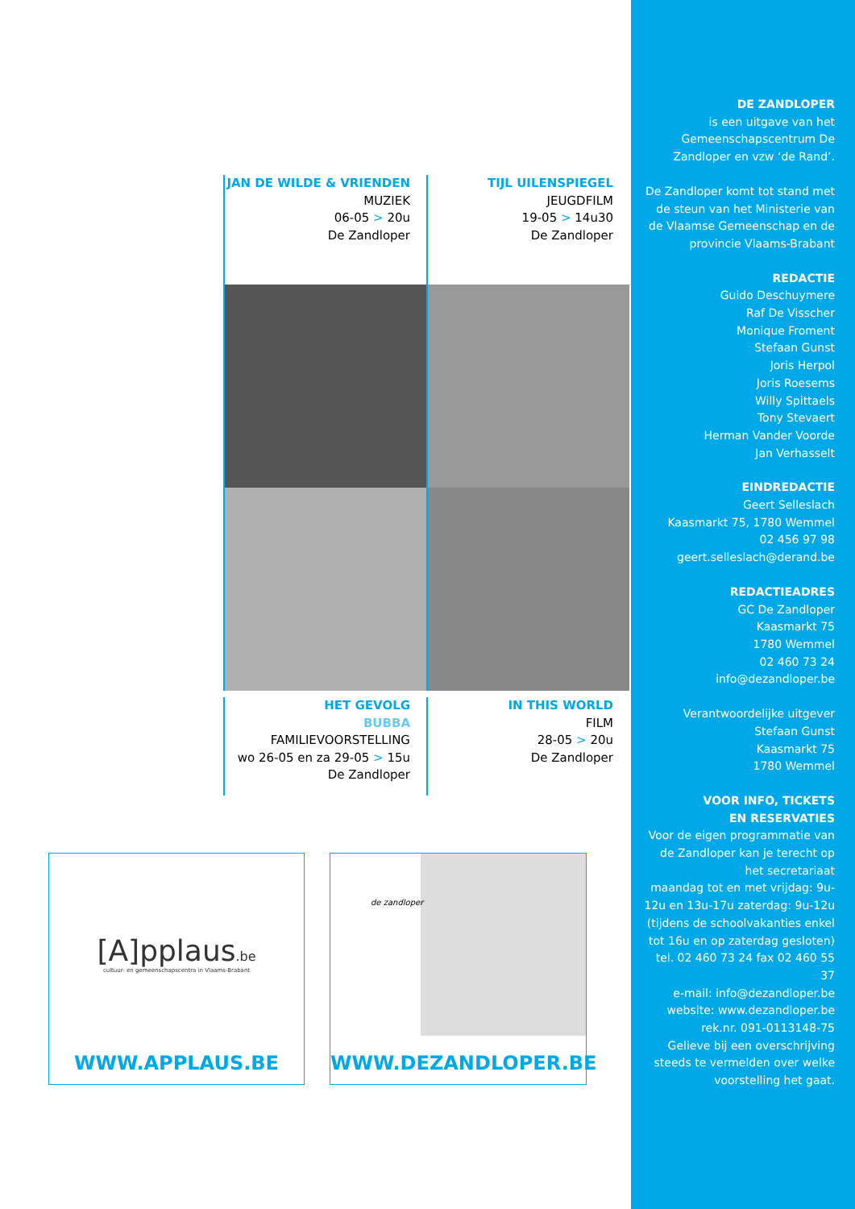JAN DE WILDE & VRIENDEN
MUZIEK
06-05 > 20u
De Zandloper
TIJL UILENSPIEGEL
JEUGDFILM
19-05 > 14u30
De Zandloper
HET GEVOLG
BUBBA
FAMILIEVOORSTELLING
wo 26-05 en za 29-05 > 15u
De Zandloper
IN THIS WORLD
FILM
28-05 > 20u
De Zandloper
[A]pplaus.be
cultuur- en gemeenschapscentra in Vlaams-Brabant
WWW.APPLAUS.BE
de zandloper
WWW.DEZANDLOPER.BE
DE ZANDLOPER
is een uitgave van het Gemeenschapscentrum De Zandloper en vzw ‘de Rand’.
De Zandloper komt tot stand met de steun van het Ministerie van de Vlaamse Gemeenschap en de provincie Vlaams-Brabant
REDACTIE
Guido Deschuymere
Raf De Visscher
Monique Froment
Stefaan Gunst
Joris Herpol
Joris Roesems
Willy Spittaels
Tony Stevaert
Herman Vander Voorde
Jan Verhasselt
EINDREDACTIE
Geert Selleslach
Kaasmarkt 75, 1780 Wemmel
02 456 97 98
geert.selleslach@derand.be
REDACTIEADRES
GC De Zandloper
Kaasmarkt 75
1780 Wemmel
02 460 73 24
info@dezandloper.be
Verantwoordelijke uitgever
Stefaan Gunst
Kaasmarkt 75
1780 Wemmel
VOOR INFO, TICKETS
EN RESERVATIES
Voor de eigen programmatie van de Zandloper kan je terecht op het secretariaat
maandag tot en met vrijdag: 9u-12u en 13u-17u zaterdag: 9u-12u (tijdens de schoolvakanties enkel tot 16u en op zaterdag gesloten)
tel. 02 460 73 24 fax 02 460 55 37
e-mail: info@dezandloper.be
website: www.dezandloper.be
rek.nr. 091-0113148-75
Gelieve bij een overschrijving steeds te vermelden over welke voorstelling het gaat.